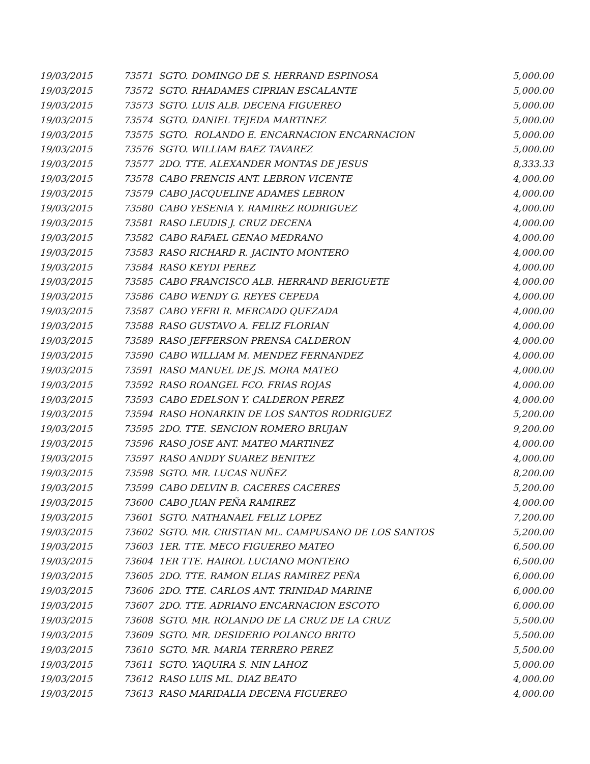| 19/03/2015 | 73571 SGTO. DOMINGO DE S. HERRAND ESPINOSA | 5,000.00 |
| 19/03/2015 | 73572 SGTO. RHADAMES CIPRIAN ESCALANTE | 5,000.00 |
| 19/03/2015 | 73573 SGTO. LUIS ALB. DECENA FIGUEREO | 5,000.00 |
| 19/03/2015 | 73574 SGTO. DANIEL TEJEDA MARTINEZ | 5,000.00 |
| 19/03/2015 | 73575 SGTO. ROLANDO E. ENCARNACION ENCARNACION | 5,000.00 |
| 19/03/2015 | 73576 SGTO. WILLIAM BAEZ TAVAREZ | 5,000.00 |
| 19/03/2015 | 73577 2DO. TTE. ALEXANDER MONTAS DE JESUS | 8,333.33 |
| 19/03/2015 | 73578 CABO FRENCIS ANT. LEBRON VICENTE | 4,000.00 |
| 19/03/2015 | 73579 CABO JACQUELINE ADAMES LEBRON | 4,000.00 |
| 19/03/2015 | 73580 CABO YESENIA Y. RAMIREZ RODRIGUEZ | 4,000.00 |
| 19/03/2015 | 73581 RASO LEUDIS J. CRUZ DECENA | 4,000.00 |
| 19/03/2015 | 73582 CABO RAFAEL GENAO MEDRANO | 4,000.00 |
| 19/03/2015 | 73583 RASO RICHARD R. JACINTO MONTERO | 4,000.00 |
| 19/03/2015 | 73584 RASO KEYDI PEREZ | 4,000.00 |
| 19/03/2015 | 73585 CABO FRANCISCO ALB. HERRAND BERIGUETE | 4,000.00 |
| 19/03/2015 | 73586 CABO WENDY G. REYES CEPEDA | 4,000.00 |
| 19/03/2015 | 73587 CABO YEFRI R. MERCADO QUEZADA | 4,000.00 |
| 19/03/2015 | 73588 RASO GUSTAVO A. FELIZ FLORIAN | 4,000.00 |
| 19/03/2015 | 73589 RASO JEFFERSON PRENSA CALDERON | 4,000.00 |
| 19/03/2015 | 73590 CABO WILLIAM M. MENDEZ FERNANDEZ | 4,000.00 |
| 19/03/2015 | 73591 RASO MANUEL DE JS. MORA MATEO | 4,000.00 |
| 19/03/2015 | 73592 RASO ROANGEL FCO. FRIAS ROJAS | 4,000.00 |
| 19/03/2015 | 73593 CABO EDELSON Y. CALDERON PEREZ | 4,000.00 |
| 19/03/2015 | 73594 RASO HONARKIN DE LOS SANTOS RODRIGUEZ | 5,200.00 |
| 19/03/2015 | 73595 2DO. TTE. SENCION ROMERO BRUJAN | 9,200.00 |
| 19/03/2015 | 73596 RASO JOSE ANT. MATEO MARTINEZ | 4,000.00 |
| 19/03/2015 | 73597 RASO ANDDY SUAREZ BENITEZ | 4,000.00 |
| 19/03/2015 | 73598 SGTO. MR. LUCAS NUÑEZ | 8,200.00 |
| 19/03/2015 | 73599 CABO DELVIN B. CACERES CACERES | 5,200.00 |
| 19/03/2015 | 73600 CABO JUAN PEÑA RAMIREZ | 4,000.00 |
| 19/03/2015 | 73601 SGTO. NATHANAEL FELIZ LOPEZ | 7,200.00 |
| 19/03/2015 | 73602 SGTO. MR. CRISTIAN ML. CAMPUSANO DE LOS SANTOS | 5,200.00 |
| 19/03/2015 | 73603 1ER. TTE. MECO FIGUEREO MATEO | 6,500.00 |
| 19/03/2015 | 73604 1ER TTE. HAIROL LUCIANO MONTERO | 6,500.00 |
| 19/03/2015 | 73605 2DO. TTE. RAMON ELIAS RAMIREZ PEÑA | 6,000.00 |
| 19/03/2015 | 73606 2DO. TTE. CARLOS ANT. TRINIDAD MARINE | 6,000.00 |
| 19/03/2015 | 73607 2DO. TTE. ADRIANO ENCARNACION ESCOTO | 6,000.00 |
| 19/03/2015 | 73608 SGTO. MR. ROLANDO DE LA CRUZ DE LA CRUZ | 5,500.00 |
| 19/03/2015 | 73609 SGTO. MR. DESIDERIO POLANCO BRITO | 5,500.00 |
| 19/03/2015 | 73610 SGTO. MR. MARIA TERRERO PEREZ | 5,500.00 |
| 19/03/2015 | 73611 SGTO. YAQUIRA S. NIN LAHOZ | 5,000.00 |
| 19/03/2015 | 73612 RASO LUIS ML. DIAZ BEATO | 4,000.00 |
| 19/03/2015 | 73613 RASO MARIDALIA DECENA FIGUEREO | 4,000.00 |